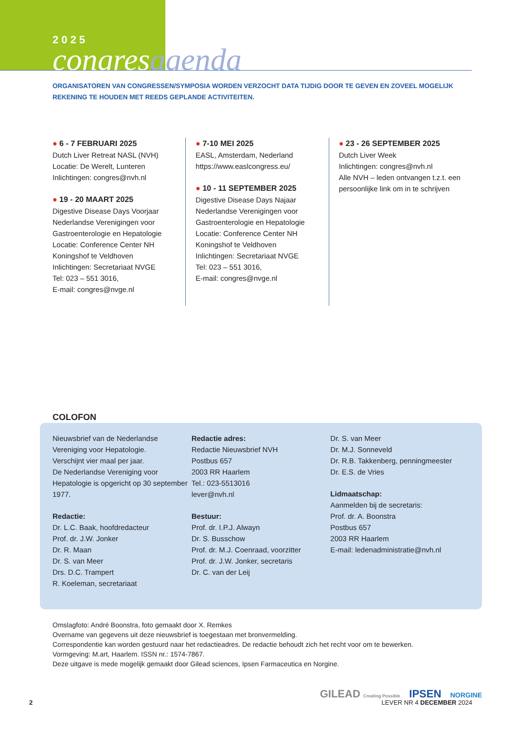2025
congresagenda
ORGANISATOREN VAN CONGRESSEN/SYMPOSIA WORDEN VERZOCHT DATA TIJDIG DOOR TE GEVEN EN ZOVEEL MOGELIJK REKENING TE HOUDEN MET REEDS GEPLANDE ACTIVITEITEN.
● 6 - 7 FEBRUARI 2025
Dutch Liver Retreat NASL (NVH)
Locatie: De Werelt, Lunteren
Inlichtingen: congres@nvh.nl
● 19 - 20 MAART 2025
Digestive Disease Days Voorjaar
Nederlandse Verenigingen voor
Gastroenterologie en Hepatologie
Locatie: Conference Center NH
Koningshof te Veldhoven
Inlichtingen: Secretariaat NVGE
Tel: 023 – 551 3016,
E-mail: congres@nvge.nl
● 7-10 MEI 2025
EASL, Amsterdam, Nederland
https://www.easlcongress.eu/
● 10 - 11 SEPTEMBER 2025
Digestive Disease Days Najaar
Nederlandse Verenigingen voor
Gastroenterologie en Hepatologie
Locatie: Conference Center NH
Koningshof te Veldhoven
Inlichtingen: Secretariaat NVGE
Tel: 023 – 551 3016,
E-mail: congres@nvge.nl
● 23 - 26 SEPTEMBER 2025
Dutch Liver Week
Inlichtingen: congres@nvh.nl
Alle NVH – leden ontvangen t.z.t. een persoonlijke link om in te schrijven
COLOFON
Nieuwsbrief van de Nederlandse Vereniging voor Hepatologie.
Verschijnt vier maal per jaar.
De Nederlandse Vereniging voor Hepatologie is opgericht op 30 september 1977.
Redactie:
Dr. L.C. Baak, hoofdredacteur
Prof. dr. J.W. Jonker
Dr. R. Maan
Dr. S. van Meer
Drs. D.C. Trampert
R. Koeleman, secretariaat
Redactie adres:
Redactie Nieuwsbrief NVH
Postbus 657
2003 RR Haarlem
Tel.: 023-5513016
lever@nvh.nl
Bestuur:
Prof. dr. I.P.J. Alwayn
Dr. S. Busschow
Prof. dr. M.J. Coenraad, voorzitter
Prof. dr. J.W. Jonker, secretaris
Dr. C. van der Leij
Dr. S. van Meer
Dr. M.J. Sonneveld
Dr. R.B. Takkenberg, penningmeester
Dr. E.S. de Vries
Lidmaatschap:
Aanmelden bij de secretaris:
Prof. dr. A. Boonstra
Postbus 657
2003 RR Haarlem
E-mail: ledenadministratie@nvh.nl
Omslagfoto: André Boonstra, foto gemaakt door X. Remkes
Overname van gegevens uit deze nieuwsbrief is toegestaan met bronvermelding.
Correspondentie kan worden gestuurd naar het redactieadres. De redactie behoudt zich het recht voor om te bewerken.
Vormgeving: M.art, Haarlem. ISSN nr.: 1574-7867.
Deze uitgave is mede mogelijk gemaakt door Gilead sciences, Ipsen Farmaceutica en Norgine.
GILEAD Creating Possible IPSEN NORGINE
2 LEVER NR 4 DECEMBER 2024